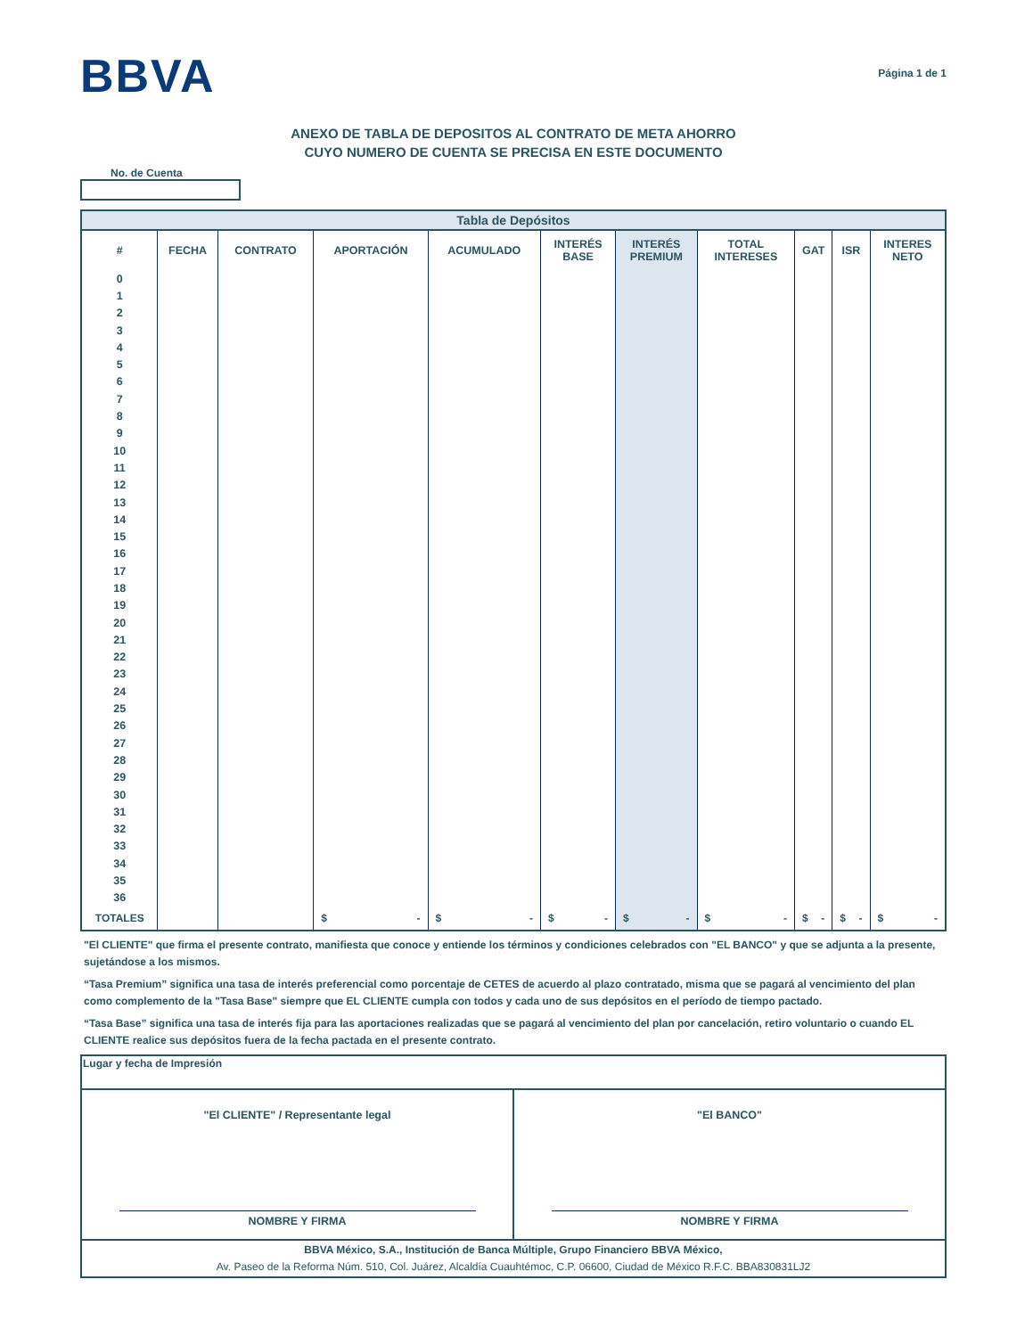BBVA
Página 1 de 1
ANEXO DE TABLA DE DEPOSITOS AL CONTRATO DE META AHORRO
CUYO NUMERO DE CUENTA SE PRECISA EN ESTE DOCUMENTO
No. de Cuenta
| Tabla de Depósitos | | | | | | | | | | |
| # | FECHA | CONTRATO | APORTACIÓN | ACUMULADO | INTERÉS BASE | INTERÉS PREMIUM | TOTAL INTERESES | GAT | ISR | INTERES NETO |
| 0 | | | | | | | | | | |
| 1 | | | | | | | | | | |
| 2 | | | | | | | | | | |
| 3 | | | | | | | | | | |
| 4 | | | | | | | | | | |
| 5 | | | | | | | | | | |
| 6 | | | | | | | | | | |
| 7 | | | | | | | | | | |
| 8 | | | | | | | | | | |
| 9 | | | | | | | | | | |
| 10 | | | | | | | | | | |
| 11 | | | | | | | | | | |
| 12 | | | | | | | | | | |
| 13 | | | | | | | | | | |
| 14 | | | | | | | | | | |
| 15 | | | | | | | | | | |
| 16 | | | | | | | | | | |
| 17 | | | | | | | | | | |
| 18 | | | | | | | | | | |
| 19 | | | | | | | | | | |
| 20 | | | | | | | | | | |
| 21 | | | | | | | | | | |
| 22 | | | | | | | | | | |
| 23 | | | | | | | | | | |
| 24 | | | | | | | | | | |
| 25 | | | | | | | | | | |
| 26 | | | | | | | | | | |
| 27 | | | | | | | | | | |
| 28 | | | | | | | | | | |
| 29 | | | | | | | | | | |
| 30 | | | | | | | | | | |
| 31 | | | | | | | | | | |
| 32 | | | | | | | | | | |
| 33 | | | | | | | | | | |
| 34 | | | | | | | | | | |
| 35 | | | | | | | | | | |
| 36 | | | | | | | | | | |
| TOTALES | | | $ - | $ - | $ - | $ - | $ - | $ - | $ - | $ - |
"El CLIENTE" que firma el presente contrato, manifiesta que conoce y entiende los términos y condiciones celebrados con "EL BANCO" y que se adjunta a la presente, sujetándose a los mismos.
“Tasa Premium” significa una tasa de interés preferencial como porcentaje de CETES de acuerdo al plazo contratado, misma que se pagará al vencimiento del plan como complemento de la "Tasa Base" siempre que EL CLIENTE cumpla con todos y cada uno de sus depósitos en el período de tiempo pactado.
“Tasa Base” significa una tasa de interés fija para las aportaciones realizadas que se pagará al vencimiento del plan por cancelación, retiro voluntario o cuando EL CLIENTE realice sus depósitos fuera de la fecha pactada en el presente contrato.
| Lugar y fecha de Impresión | |
| "El CLIENTE" / Representante legal NOMBRE Y FIRMA | "El BANCO" NOMBRE Y FIRMA |
| BBVA México, S.A., Institución de Banca Múltiple, Grupo Financiero BBVA México, Av. Paseo de la Reforma Núm. 510, Col. Juárez, Alcaldía Cuauhtémoc, C.P. 06600, Ciudad de México R.F.C. BBA830831LJ2 | |